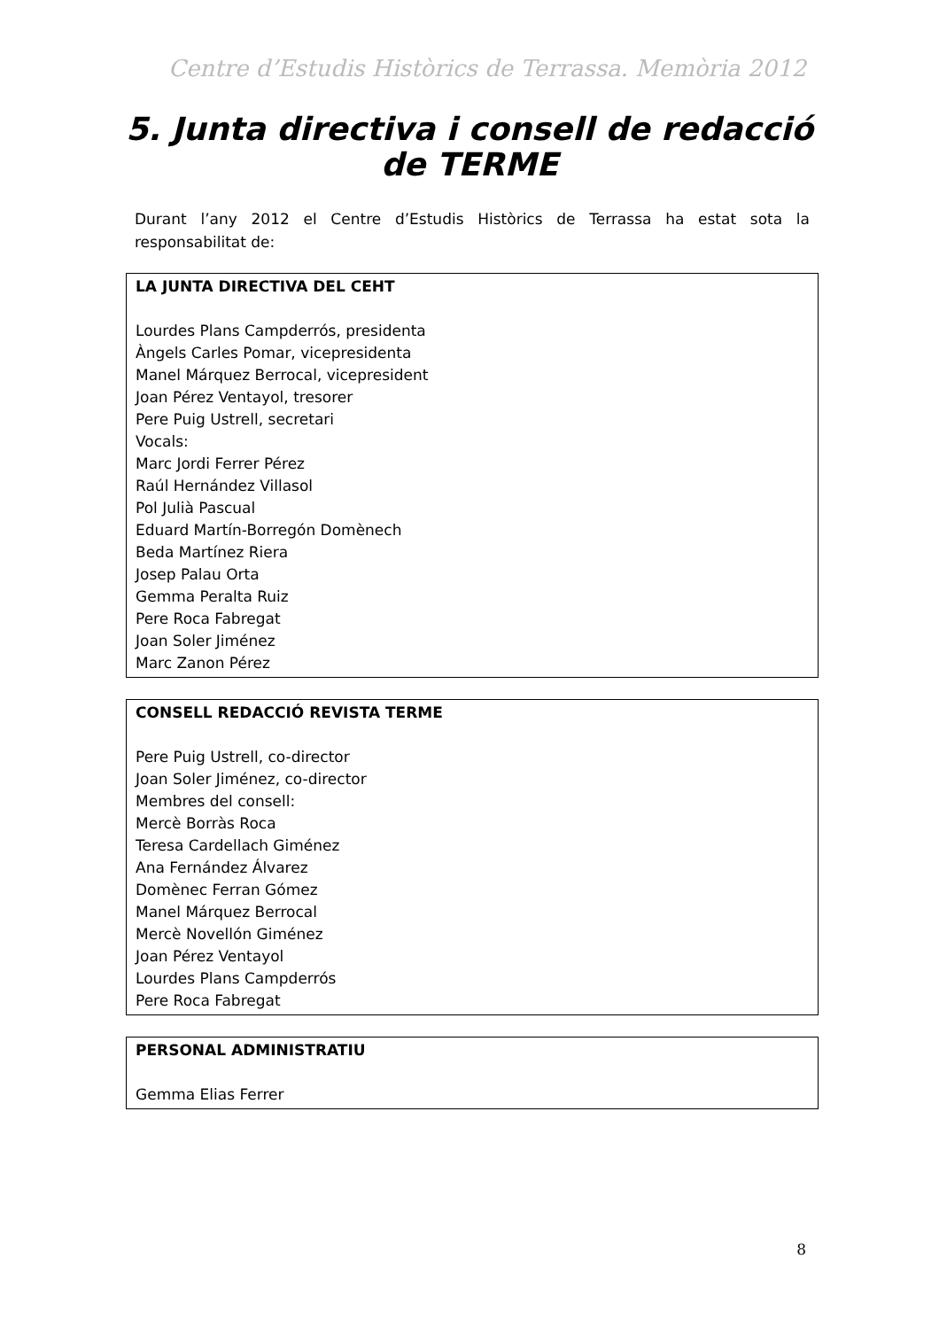Centre d’Estudis Històrics de Terrassa. Memòria 2012
5. Junta directiva i consell de redacció de TERME
Durant l’any 2012 el Centre d’Estudis Històrics de Terrassa ha estat sota la responsabilitat de:
| LA JUNTA DIRECTIVA DEL CEHT Lourdes Plans Campderrós, presidenta Àngels Carles Pomar, vicepresidenta Manel Márquez Berrocal, vicepresident Joan Pérez Ventayol, tresorer Pere Puig Ustrell, secretari Vocals: Marc Jordi Ferrer Pérez Raúl Hernández Villasol Pol Julià Pascual Eduard Martín-Borregón Domènech Beda Martínez Riera Josep Palau Orta Gemma Peralta Ruiz Pere Roca Fabregat Joan Soler Jiménez Marc Zanon Pérez |
| CONSELL REDACCIÓ REVISTA TERME Pere Puig Ustrell, co-director Joan Soler Jiménez, co-director Membres del consell: Mercè Borràs Roca Teresa Cardellach Giménez Ana Fernández Álvarez Domènec Ferran Gómez Manel Márquez Berrocal Mercè Novellón Giménez Joan Pérez Ventayol Lourdes Plans Campderrós Pere Roca Fabregat |
| PERSONAL ADMINISTRATIU Gemma Elias Ferrer |
8